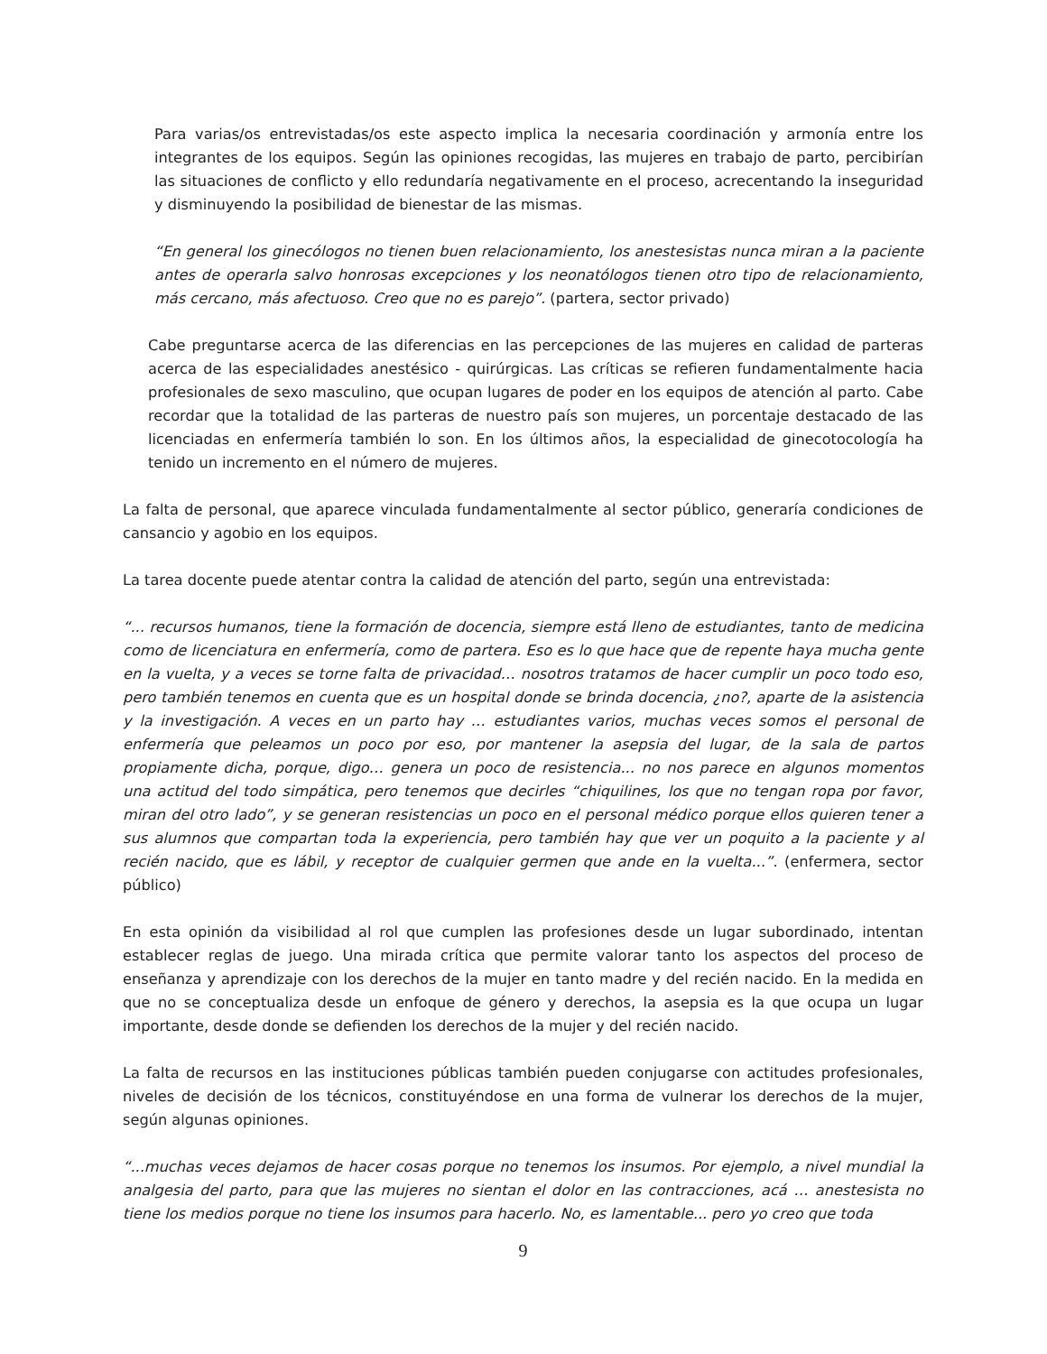Para varias/os entrevistadas/os este aspecto implica la necesaria coordinación y armonía entre los integrantes de los equipos. Según las opiniones recogidas, las mujeres en trabajo de parto, percibirían las situaciones de conflicto y ello redundaría negativamente en el proceso, acrecentando la inseguridad y disminuyendo la posibilidad de bienestar de las mismas.
“En general los ginecólogos no tienen buen relacionamiento, los anestesistas nunca miran a la paciente antes de operarla salvo honrosas excepciones y los neonatólogos tienen otro tipo de relacionamiento, más cercano, más afectuoso. Creo que no es parejo”. (partera, sector privado)
Cabe preguntarse acerca de las diferencias en las percepciones de las mujeres en calidad de parteras acerca de las especialidades anestésico - quirúrgicas. Las críticas se refieren fundamentalmente hacia profesionales de sexo masculino, que ocupan lugares de poder en los equipos de atención al parto. Cabe recordar que la totalidad de las parteras de nuestro país son mujeres, un porcentaje destacado de las licenciadas en enfermería también lo son. En los últimos años, la especialidad de ginecotocología ha tenido un incremento en el número de mujeres.
La falta de personal, que aparece vinculada fundamentalmente al sector público, generaría condiciones de cansancio y agobio en los equipos.
La tarea docente puede atentar contra la calidad de atención del parto, según una entrevistada:
“... recursos humanos, tiene la formación de docencia, siempre está lleno de estudiantes, tanto de medicina como de licenciatura en enfermería, como de partera. Eso es lo que hace que de repente haya mucha gente en la vuelta, y a veces se torne falta de privacidad… nosotros tratamos de hacer cumplir un poco todo eso, pero también tenemos en cuenta que es un hospital donde se brinda docencia, ¿no?, aparte de la asistencia y la investigación. A veces en un parto hay … estudiantes varios, muchas veces somos el personal de enfermería que peleamos un poco por eso, por mantener la asepsia del lugar, de la sala de partos propiamente dicha, porque, digo… genera un poco de resistencia... no nos parece en algunos momentos una actitud del todo simpática, pero tenemos que decirles “chiquilines, los que no tengan ropa por favor, miran del otro lado”, y se generan resistencias un poco en el personal médico porque ellos quieren tener a sus alumnos que compartan toda la experiencia, pero también hay que ver un poquito a la paciente y al recién nacido, que es lábil, y receptor de cualquier germen que ande en la vuelta...”. (enfermera, sector público)
En esta opinión da visibilidad al rol que cumplen las profesiones desde un lugar subordinado, intentan establecer reglas de juego. Una mirada crítica que permite valorar tanto los aspectos del proceso de enseñanza y aprendizaje con los derechos de la mujer en tanto madre y del recién nacido. En la medida en que no se conceptualiza desde un enfoque de género y derechos, la asepsia es la que ocupa un lugar importante, desde donde se defienden los derechos de la mujer y del recién nacido.
La falta de recursos en las instituciones públicas también pueden conjugarse con actitudes profesionales, niveles de decisión de los técnicos, constituyéndose en una forma de vulnerar los derechos de la mujer, según algunas opiniones.
“...muchas veces dejamos de hacer cosas porque no tenemos los insumos. Por ejemplo, a nivel mundial la analgesia del parto, para que las mujeres no sientan el dolor en las contracciones, acá … anestesista no tiene los medios porque no tiene los insumos para hacerlo. No, es lamentable... pero yo creo que toda
9